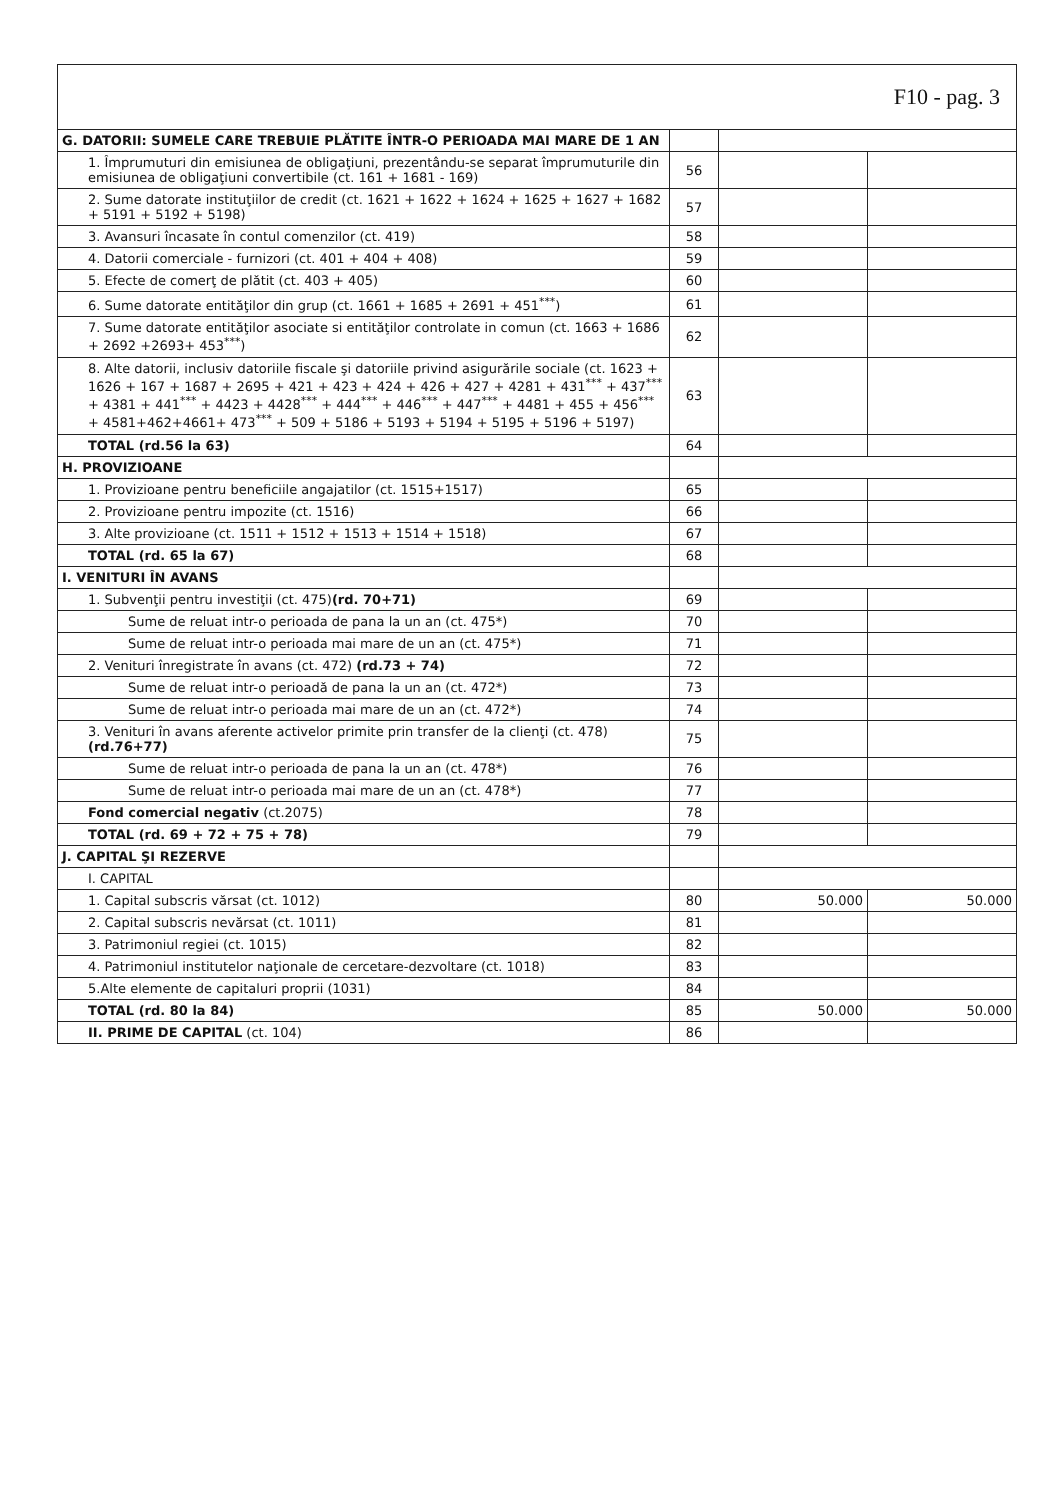| F10 - pag. 3 | | | |
| G. DATORII: SUMELE CARE TREBUIE PLĂTITE ÎNTR-O PERIOADA MAI MARE DE 1 AN | | | |
| 1. Împrumuturi din emisiunea de obligaţiuni, prezentându-se separat împrumuturile din emisiunea de obligaţiuni convertibile (ct. 161 + 1681 - 169) | 56 | | |
| 2. Sume datorate instituţiilor de credit (ct. 1621 + 1622 + 1624 + 1625 + 1627 + 1682 + 5191 + 5192 + 5198) | 57 | | |
| 3. Avansuri încasate în contul comenzilor (ct. 419) | 58 | | |
| 4. Datorii comerciale - furnizori (ct. 401 + 404 + 408) | 59 | | |
| 5. Efecte de comerţ de plătit (ct. 403 + 405) | 60 | | |
| 6. Sume datorate entităţilor din grup (ct. 1661 + 1685 + 2691 + 451<sup>***</sup>) | 61 | | |
| 7. Sume datorate entităţilor asociate si entităţilor controlate in comun (ct. 1663 + 1686 + 2692 +2693+ 453<sup>***</sup>) | 62 | | |
| 8. Alte datorii, inclusiv datoriile fiscale şi datoriile privind asigurările sociale (ct. 1623 + 1626 + 167 + 1687 + 2695 + 421 + 423 + 424 + 426 + 427 + 4281 + 431<sup>***</sup> + 437<sup>***</sup> + 4381 + 441<sup>***</sup> + 4423 + 4428<sup>***</sup> + 444<sup>***</sup> + 446<sup>***</sup> + 447<sup>***</sup> + 4481 + 455 + 456<sup>***</sup> + 4581+462+4661+ 473<sup>***</sup> + 509 + 5186 + 5193 + 5194 + 5195 + 5196 + 5197) | 63 | | |
| TOTAL (rd.56 la 63) | 64 | | |
| H. PROVIZIOANE | | | |
| 1. Provizioane pentru beneficiile angajatilor (ct. 1515+1517) | 65 | | |
| 2. Provizioane pentru impozite (ct. 1516) | 66 | | |
| 3. Alte provizioane (ct. 1511 + 1512 + 1513 + 1514 + 1518) | 67 | | |
| TOTAL (rd. 65 la 67) | 68 | | |
| I. VENITURI ÎN AVANS | | | |
| 1. Subvenţii pentru investiţii (ct. 475) (rd. 70+71) | 69 | | |
| Sume de reluat intr-o perioada de pana la un an (ct. 475*) | 70 | | |
| Sume de reluat intr-o perioada mai mare de un an (ct. 475*) | 71 | | |
| 2. Venituri înregistrate în avans (ct. 472) (rd.73 + 74) | 72 | | |
| Sume de reluat intr-o perioadă de pana la un an (ct. 472*) | 73 | | |
| Sume de reluat intr-o perioada mai mare de un an (ct. 472*) | 74 | | |
| 3. Venituri în avans aferente activelor primite prin transfer de la clienţi (ct. 478) (rd.76+77) | 75 | | |
| Sume de reluat intr-o perioada de pana la un an (ct. 478*) | 76 | | |
| Sume de reluat intr-o perioada mai mare de un an (ct. 478*) | 77 | | |
| Fond comercial negativ (ct.2075) | 78 | | |
| TOTAL (rd. 69 + 72 + 75 + 78) | 79 | | |
| J. CAPITAL ŞI REZERVE | | | |
| I. CAPITAL | | | |
| 1. Capital subscris vărsat (ct. 1012) | 80 | 50.000 | 50.000 |
| 2. Capital subscris nevărsat (ct. 1011) | 81 | | |
| 3. Patrimoniul regiei (ct. 1015) | 82 | | |
| 4. Patrimoniul institutelor naţionale de cercetare-dezvoltare (ct. 1018) | 83 | | |
| 5.Alte elemente de capitaluri proprii (1031) | 84 | | |
| TOTAL (rd. 80 la 84) | 85 | 50.000 | 50.000 |
| II. PRIME DE CAPITAL (ct. 104) | 86 | | |